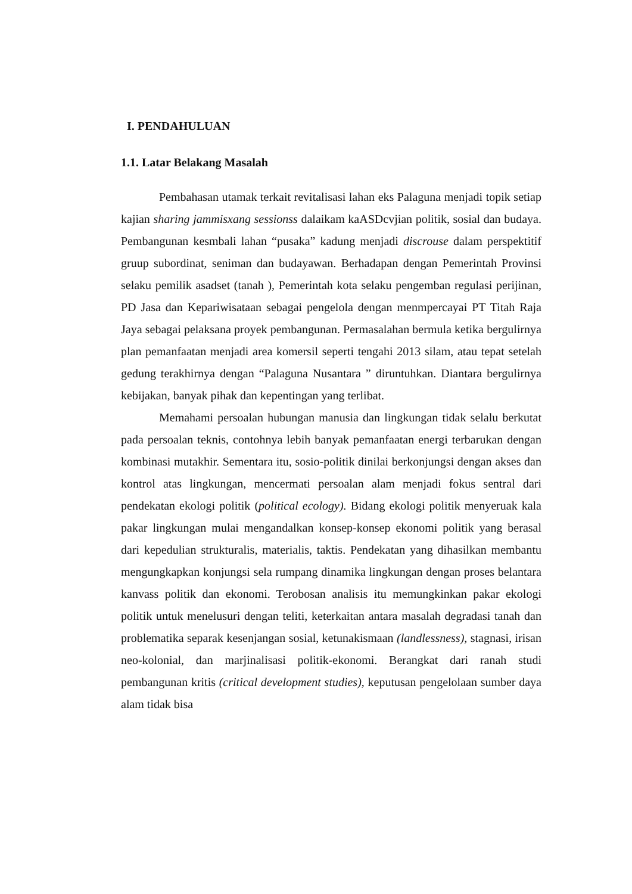I. PENDAHULUAN
1.1. Latar Belakang Masalah
Pembahasan utamak terkait revitalisasi lahan eks Palaguna menjadi topik setiap kajian sharing jammisxang sessionss dalaikam kaASDcvjian politik, sosial dan budaya. Pembangunan kesmbali lahan “pusaka” kadung menjadi discrouse dalam perspektitif gruup subordinat, seniman dan budayawan. Berhadapan dengan Pemerintah Provinsi selaku pemilik asadset (tanah ), Pemerintah kota selaku pengemban regulasi perijinan, PD Jasa dan Kepariwisataan sebagai pengelola dengan menmpercayai PT Titah Raja Jaya sebagai pelaksana proyek pembangunan. Permasalahan bermula ketika bergulirnya plan pemanfaatan menjadi area komersil seperti tengahi 2013 silam, atau tepat setelah gedung terakhirnya dengan “Palaguna Nusantara ” diruntuhkan. Diantara bergulirnya kebijakan, banyak pihak dan kepentingan yang terlibat.
Memahami persoalan hubungan manusia dan lingkungan tidak selalu berkutat pada persoalan teknis, contohnya lebih banyak pemanfaatan energi terbarukan dengan kombinasi mutakhir. Sementara itu, sosio-politik dinilai berkonjungsi dengan akses dan kontrol atas lingkungan, mencermati persoalan alam menjadi fokus sentral dari pendekatan ekologi politik (political ecology). Bidang ekologi politik menyeruak kala pakar lingkungan mulai mengandalkan konsep-konsep ekonomi politik yang berasal dari kepedulian strukturalis, materialis, taktis. Pendekatan yang dihasilkan membantu mengungkapkan konjungsi sela rumpang dinamika lingkungan dengan proses belantara kanvass politik dan ekonomi. Terobosan analisis itu memungkinkan pakar ekologi politik untuk menelusuri dengan teliti, keterkaitan antara masalah degradasi tanah dan problematika separak kesenjangan sosial, ketunakismaan (landlessness), stagnasi, irisan neo-kolonial, dan marjinalisasi politik-ekonomi. Berangkat dari ranah studi pembangunan kritis (critical development studies), keputusan pengelolaan sumber daya alam tidak bisa